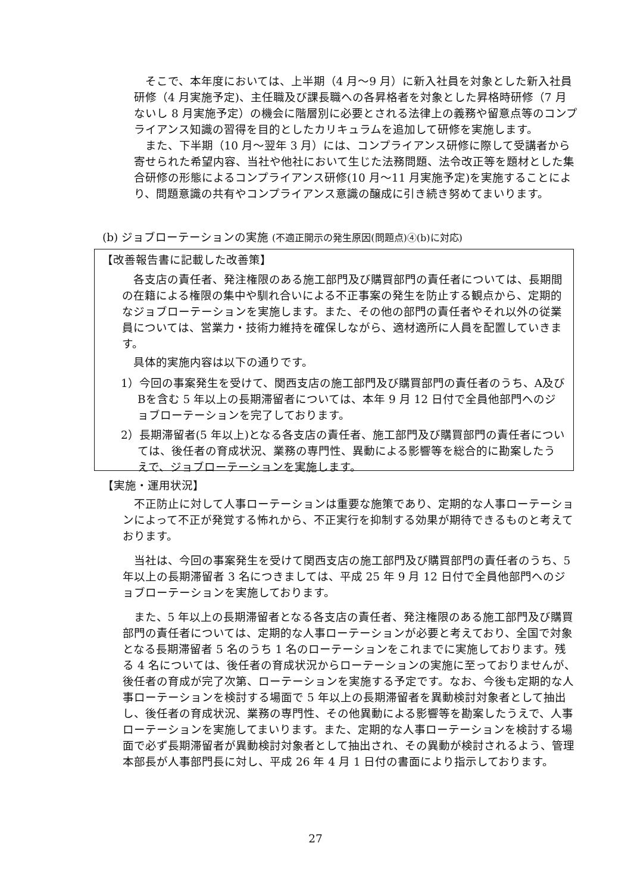そこで、本年度においては、上半期（4 月～9 月）に新入社員を対象とした新入社員研修（4 月実施予定)、主任職及び課長職への各昇格者を対象とした昇格時研修（7 月ないし 8 月実施予定）の機会に階層別に必要とされる法律上の義務や留意点等のコンプライアンス知識の習得を目的としたカリキュラムを追加して研修を実施します。
また、下半期（10 月～翌年 3 月）には、コンプライアンス研修に際して受講者から寄せられた希望内容、当社や他社において生じた法務問題、法令改正等を題材とした集合研修の形態によるコンプライアンス研修(10 月～11 月実施予定)を実施することにより、問題意識の共有やコンプライアンス意識の醸成に引き続き努めてまいります。
(b) ジョブローテーションの実施 (不適正開示の発生原因(問題点)④(b)に対応)
【改善報告書に記載した改善策】
各支店の責任者、発注権限のある施工部門及び購買部門の責任者については、長期間の在籍による権限の集中や馴れ合いによる不正事案の発生を防止する観点から、定期的なジョブローテーションを実施します。また、その他の部門の責任者やそれ以外の従業員については、営業力・技術力維持を確保しながら、適材適所に人員を配置していきます。
具体的実施内容は以下の通りです。
1）今回の事案発生を受けて、関西支店の施工部門及び購買部門の責任者のうち、A及びBを含む 5 年以上の長期滞留者については、本年 9 月 12 日付で全員他部門へのジョブローテーションを完了しております。
2）長期滞留者(5 年以上)となる各支店の責任者、施工部門及び購買部門の責任者については、後任者の育成状況、業務の専門性、異動による影響等を総合的に勘案したうえで、ジョブローテーションを実施します。
【実施・運用状況】
不正防止に対して人事ローテーションは重要な施策であり、定期的な人事ローテーションによって不正が発覚する怖れから、不正実行を抑制する効果が期待できるものと考えております。
当社は、今回の事案発生を受けて関西支店の施工部門及び購買部門の責任者のうち、5 年以上の長期滞留者 3 名につきましては、平成 25 年 9 月 12 日付で全員他部門へのジョブローテーションを実施しております。
また、5 年以上の長期滞留者となる各支店の責任者、発注権限のある施工部門及び購買部門の責任者については、定期的な人事ローテーションが必要と考えており、全国で対象となる長期滞留者 5 名のうち 1 名のローテーションをこれまでに実施しております。残る 4 名については、後任者の育成状況からローテーションの実施に至っておりませんが、後任者の育成が完了次第、ローテーションを実施する予定です。なお、今後も定期的な人事ローテーションを検討する場面で 5 年以上の長期滞留者を異動検討対象者として抽出し、後任者の育成状況、業務の専門性、その他異動による影響等を勘案したうえで、人事ローテーションを実施してまいります。また、定期的な人事ローテーションを検討する場面で必ず長期滞留者が異動検討対象者として抽出され、その異動が検討されるよう、管理本部長が人事部門長に対し、平成 26 年 4 月 1 日付の書面により指示しております。
27